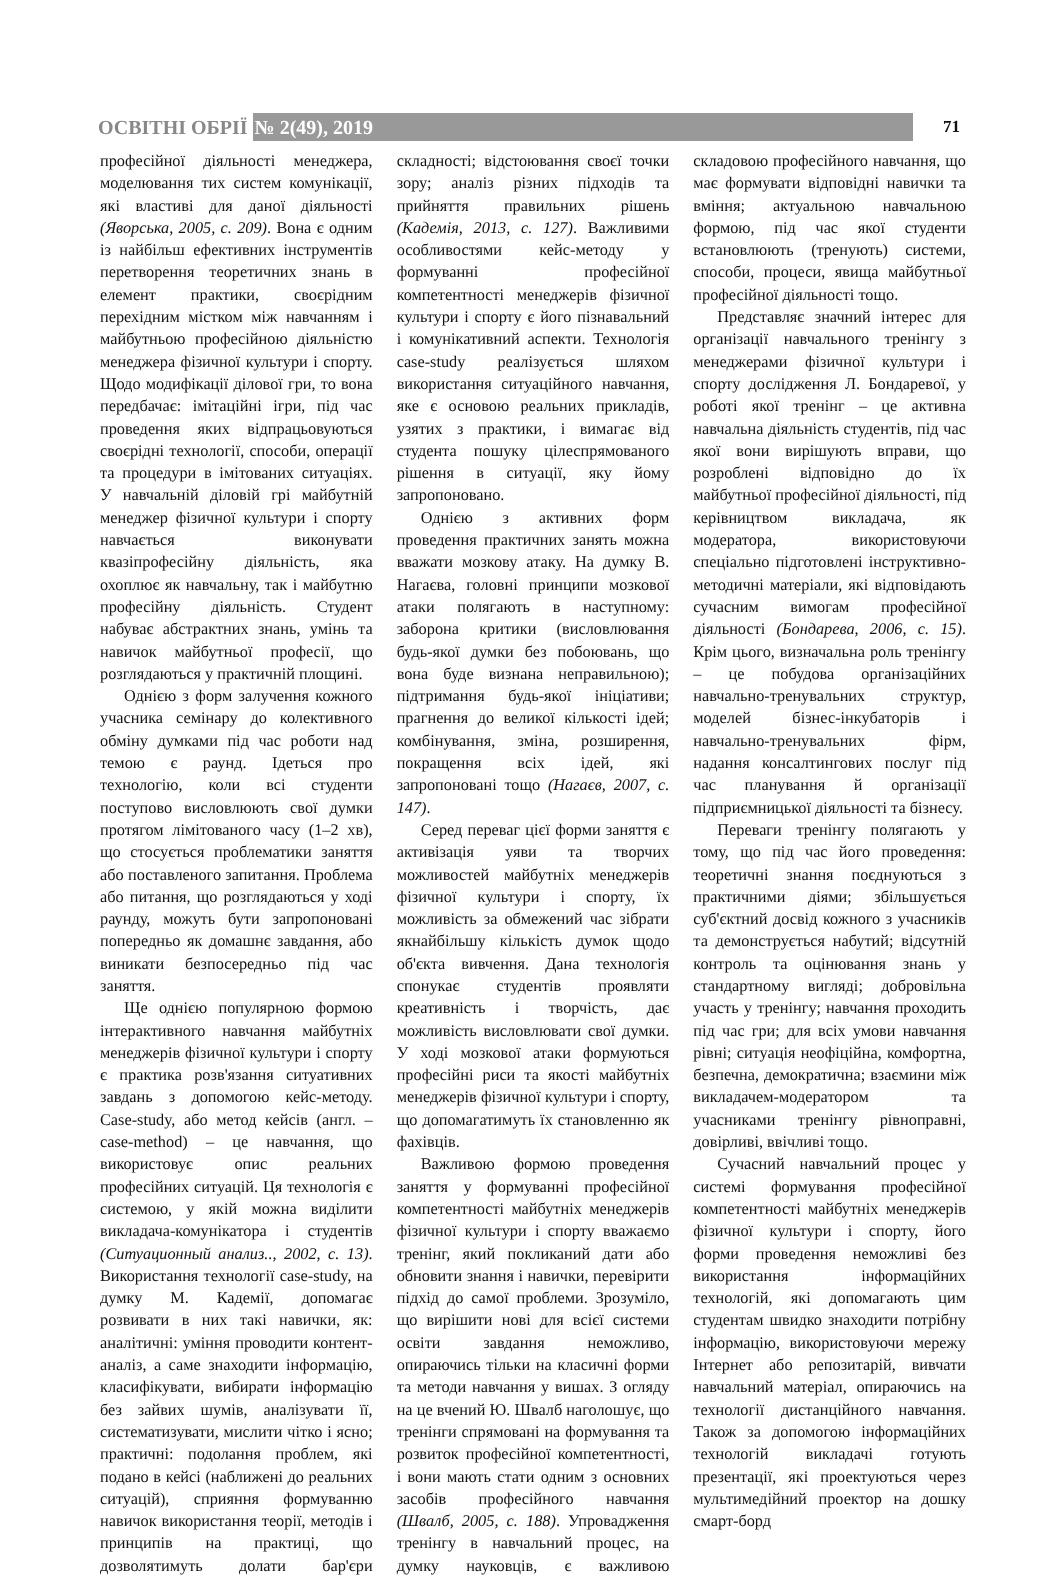ОСВІТНІ ОБРІЇ № 2(49), 2019 71
професійної діяльності менеджера, моделювання тих систем комунікації, які властиві для даної діяльності (Яворська, 2005, с. 209). Вона є одним із найбільш ефективних інструментів перетворення теоретичних знань в елемент практики, своєрідним перехідним містком між навчанням і майбутньою професійною діяльністю менеджера фізичної культури і спорту. Щодо модифікації ділової гри, то вона передбачає: імітаційні ігри, під час проведення яких відпрацьовуються своєрідні технології, способи, операції та процедури в імітованих ситуаціях. У навчальній діловій грі майбутній менеджер фізичної культури і спорту навчається виконувати квазіпрофесійну діяльність, яка охоплює як навчальну, так і майбутню професійну діяльність. Студент набуває абстрактних знань, умінь та навичок майбутньої професії, що розглядаються у практичній площині.
Однією з форм залучення кожного учасника семінару до колективного обміну думками під час роботи над темою є раунд. Ідеться про технологію, коли всі студенти поступово висловлюють свої думки протягом лімітованого часу (1–2 хв), що стосується проблематики заняття або поставленого запитання. Проблема або питання, що розглядаються у ході раунду, можуть бути запропоновані попередньо як домашнє завдання, або виникати безпосередньо під час заняття.
Ще однією популярною формою інтерактивного навчання майбутніх менеджерів фізичної культури і спорту є практика розв'язання ситуативних завдань з допомогою кейс-методу. Case-study, або метод кейсів (англ. – case-method) – це навчання, що використовує опис реальних професійних ситуацій. Ця технологія є системою, у якій можна виділити викладача-комунікатора і студентів (Ситуационный анализ.., 2002, с. 13). Використання технології case-study, на думку М. Кадемії, допомагає розвивати в них такі навички, як: аналітичні: уміння проводити контент-аналіз, а саме знаходити інформацію, класифікувати, вибирати інформацію без зайвих шумів, аналізувати її, систематизувати, мислити чітко і ясно; практичні: подолання проблем, які подано в кейсі (наближені до реальних ситуацій), сприяння формуванню навичок використання теорії, методів і принципів на практиці, що дозволятимуть долати бар'єри складності; відстоювання своєї точки зору; аналіз різних підходів та прийняття правильних рішень (Кадемія, 2013, с. 127). Важливими особливостями кейс-методу у формуванні професійної компетентності менеджерів фізичної культури і спорту є його пізнавальний і комунікативний аспекти. Технологія case-study реалізується шляхом використання ситуаційного навчання, яке є основою реальних прикладів, узятих з практики, і вимагає від студента пошуку цілеспрямованого рішення в ситуації, яку йому запропоновано.
Однією з активних форм проведення практичних занять можна вважати мозкову атаку. На думку В. Нагаєва, головні принципи мозкової атаки полягають в наступному: заборона критики (висловлювання будь-якої думки без побоювань, що вона буде визнана неправильною); підтримання будь-якої ініціативи; прагнення до великої кількості ідей; комбінування, зміна, розширення, покращення всіх ідей, які запропоновані тощо (Нагаєв, 2007, с. 147).
Серед переваг цієї форми заняття є активізація уяви та творчих можливостей майбутніх менеджерів фізичної культури і спорту, їх можливість за обмежений час зібрати якнайбільшу кількість думок щодо об'єкта вивчення. Дана технологія спонукає студентів проявляти креативність і творчість, дає можливість висловлювати свої думки. У ході мозкової атаки формуються професійні риси та якості майбутніх менеджерів фізичної культури і спорту, що допомагатимуть їх становленню як фахівців.
Важливою формою проведення заняття у формуванні професійної компетентності майбутніх менеджерів фізичної культури і спорту вважаємо тренінг, який покликаний дати або обновити знання і навички, перевірити підхід до самої проблеми. Зрозуміло, що вирішити нові для всієї системи освіти завдання неможливо, опираючись тільки на класичні форми та методи навчання у вишах. З огляду на це вчений Ю. Швалб наголошує, що тренінги спрямовані на формування та розвиток професійної компетентності, і вони мають стати одним з основних засобів професійного навчання (Швалб, 2005, с. 188). Упровадження тренінгу в навчальний процес, на думку науковців, є важливою складовою професійного навчання, що має формувати відповідні навички та вміння; актуальною навчальною формою, під час якої студенти встановлюють (тренують) системи, способи, процеси, явища майбутньої професійної діяльності тощо.
Представляє значний інтерес для організації навчального тренінгу з менеджерами фізичної культури і спорту дослідження Л. Бондаревої, у роботі якої тренінг – це активна навчальна діяльність студентів, під час якої вони вирішують вправи, що розроблені відповідно до їх майбутньої професійної діяльності, під керівництвом викладача, як модератора, використовуючи спеціально підготовлені інструктивно-методичні матеріали, які відповідають сучасним вимогам професійної діяльності (Бондарева, 2006, с. 15). Крім цього, визначальна роль тренінгу – це побудова організаційних навчально-тренувальних структур, моделей бізнес-інкубаторів і навчально-тренувальних фірм, надання консалтингових послуг під час планування й організації підприємницької діяльності та бізнесу.
Переваги тренінгу полягають у тому, що під час його проведення: теоретичні знання поєднуються з практичними діями; збільшується суб'єктний досвід кожного з учасників та демонструється набутий; відсутній контроль та оцінювання знань у стандартному вигляді; добровільна участь у тренінгу; навчання проходить під час гри; для всіх умови навчання рівні; ситуація неофіційна, комфортна, безпечна, демократична; взаємини між викладачем-модератором та учасниками тренінгу рівноправні, довірливі, ввічливі тощо.
Сучасний навчальний процес у системі формування професійної компетентності майбутніх менеджерів фізичної культури і спорту, його форми проведення неможливі без використання інформаційних технологій, які допомагають цим студентам швидко знаходити потрібну інформацію, використовуючи мережу Інтернет або репозитарій, вивчати навчальний матеріал, опираючись на технології дистанційного навчання. Також за допомогою інформаційних технологій викладачі готують презентації, які проектуються через мультимедійний проектор на дошку смарт-борд